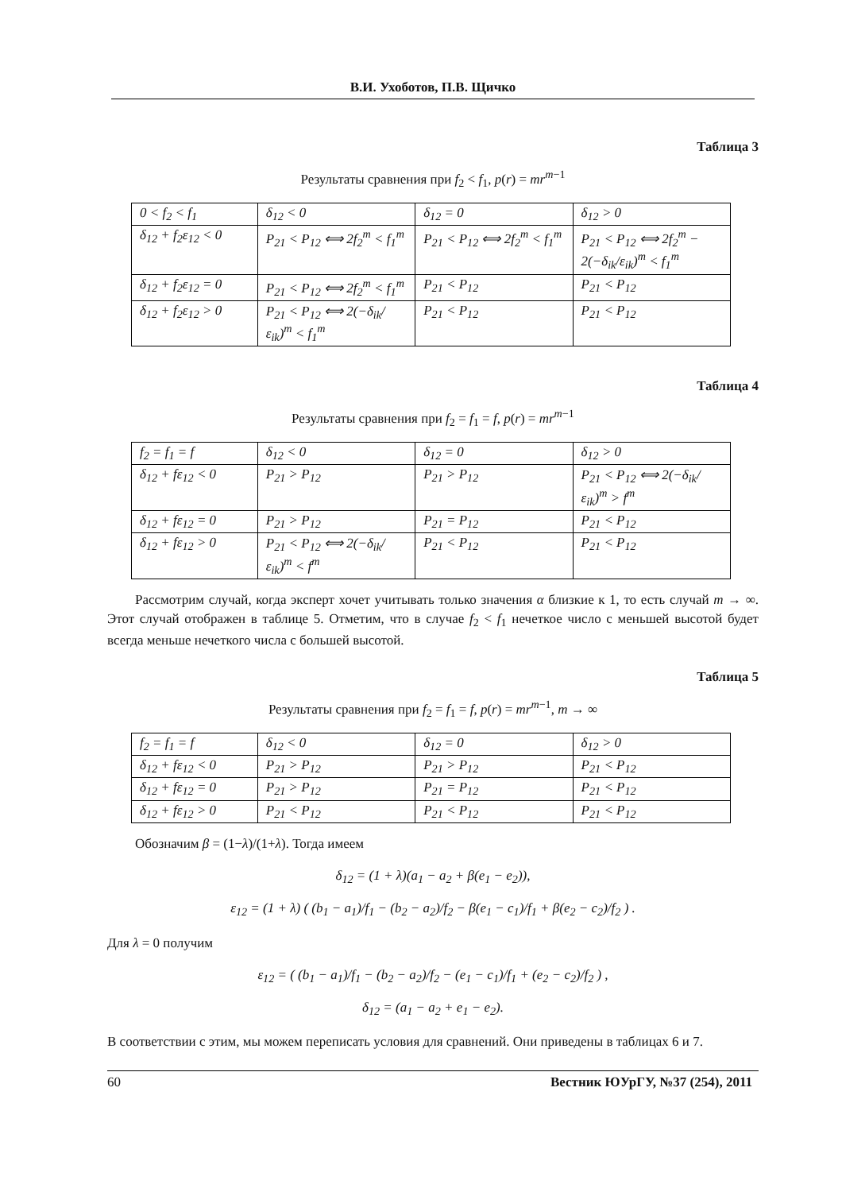В.И. Ухоботов, П.В. Щичко
Таблица 3
Результаты сравнения при f<sub>2</sub> < f<sub>1</sub>, p(r) = mr<sup>m−1</sup>
| 0 < f<sub>2</sub> < f<sub>1</sub> | δ<sub>12</sub> < 0 | δ<sub>12</sub> = 0 | δ<sub>12</sub> > 0 |
| δ<sub>12</sub> + f<sub>2</sub>ε<sub>12</sub> < 0 | P<sub>21</sub> < P<sub>12</sub> ⟺ 2f<sub>2</sub><sup>m</sup> < f<sub>1</sub><sup>m</sup> | P<sub>21</sub> < P<sub>12</sub> ⟺ 2f<sub>2</sub><sup>m</sup> < f<sub>1</sub><sup>m</sup> | P<sub>21</sub> < P<sub>12</sub> ⟺ 2f<sub>2</sub><sup>m</sup> − 2(−δ<sub>ik</sub>/ε<sub>ik</sub>)<sup>m</sup> < f<sub>1</sub><sup>m</sup> |
| δ<sub>12</sub> + f<sub>2</sub>ε<sub>12</sub> = 0 | P<sub>21</sub> < P<sub>12</sub> ⟺ 2f<sub>2</sub><sup>m</sup> < f<sub>1</sub><sup>m</sup> | P<sub>21</sub> < P<sub>12</sub> | P<sub>21</sub> < P<sub>12</sub> |
| δ<sub>12</sub> + f<sub>2</sub>ε<sub>12</sub> > 0 | P<sub>21</sub> < P<sub>12</sub> ⟺ 2(−δ<sub>ik</sub>/ε<sub>ik</sub>)<sup>m</sup> < f<sub>1</sub><sup>m</sup> | P<sub>21</sub> < P<sub>12</sub> | P<sub>21</sub> < P<sub>12</sub> |
Таблица 4
Результаты сравнения при f<sub>2</sub> = f<sub>1</sub> = f, p(r) = mr<sup>m−1</sup>
| f<sub>2</sub> = f<sub>1</sub> = f | δ<sub>12</sub> < 0 | δ<sub>12</sub> = 0 | δ<sub>12</sub> > 0 |
| δ<sub>12</sub> + fε<sub>12</sub> < 0 | P<sub>21</sub> > P<sub>12</sub> | P<sub>21</sub> > P<sub>12</sub> | P<sub>21</sub> < P<sub>12</sub> ⟺ 2(−δ<sub>ik</sub>/ε<sub>ik</sub>)<sup>m</sup> > f<sup>m</sup> |
| δ<sub>12</sub> + fε<sub>12</sub> = 0 | P<sub>21</sub> > P<sub>12</sub> | P<sub>21</sub> = P<sub>12</sub> | P<sub>21</sub> < P<sub>12</sub> |
| δ<sub>12</sub> + fε<sub>12</sub> > 0 | P<sub>21</sub> < P<sub>12</sub> ⟺ 2(−δ<sub>ik</sub>/ε<sub>ik</sub>)<sup>m</sup> < f<sup>m</sup> | P<sub>21</sub> < P<sub>12</sub> | P<sub>21</sub> < P<sub>12</sub> |
Рассмотрим случай, когда эксперт хочет учитывать только значения α близкие к 1, то есть случай m → ∞. Этот случай отображен в таблице 5. Отметим, что в случае f<sub>2</sub> < f<sub>1</sub> нечеткое число с меньшей высотой будет всегда меньше нечеткого числа с большей высотой.
Таблица 5
Результаты сравнения при f<sub>2</sub> = f<sub>1</sub> = f, p(r) = mr<sup>m−1</sup>, m → ∞
| f<sub>2</sub> = f<sub>1</sub> = f | δ<sub>12</sub> < 0 | δ<sub>12</sub> = 0 | δ<sub>12</sub> > 0 |
| δ<sub>12</sub> + fε<sub>12</sub> < 0 | P<sub>21</sub> > P<sub>12</sub> | P<sub>21</sub> > P<sub>12</sub> | P<sub>21</sub> < P<sub>12</sub> |
| δ<sub>12</sub> + fε<sub>12</sub> = 0 | P<sub>21</sub> > P<sub>12</sub> | P<sub>21</sub> = P<sub>12</sub> | P<sub>21</sub> < P<sub>12</sub> |
| δ<sub>12</sub> + fε<sub>12</sub> > 0 | P<sub>21</sub> < P<sub>12</sub> | P<sub>21</sub> < P<sub>12</sub> | P<sub>21</sub> < P<sub>12</sub> |
Обозначим β = (1−λ)/(1+λ). Тогда имеем
δ<sub>12</sub> = (1 + λ)(a<sub>1</sub> − a<sub>2</sub> + β(e<sub>1</sub> − e<sub>2</sub>)),
ε<sub>12</sub> = (1 + λ) ( (b<sub>1</sub> − a<sub>1</sub>)/f<sub>1</sub> − (b<sub>2</sub> − a<sub>2</sub>)/f<sub>2</sub> − β(e<sub>1</sub> − c<sub>1</sub>)/f<sub>1</sub> + β(e<sub>2</sub> − c<sub>2</sub>)/f<sub>2</sub> ) .
Для λ = 0 получим
ε<sub>12</sub> = ( (b<sub>1</sub> − a<sub>1</sub>)/f<sub>1</sub> − (b<sub>2</sub> − a<sub>2</sub>)/f<sub>2</sub> − (e<sub>1</sub> − c<sub>1</sub>)/f<sub>1</sub> + (e<sub>2</sub> − c<sub>2</sub>)/f<sub>2</sub> ) ,
δ<sub>12</sub> = (a<sub>1</sub> − a<sub>2</sub> + e<sub>1</sub> − e<sub>2</sub>).
В соответствии с этим, мы можем переписать условия для сравнений. Они приведены в таблицах 6 и 7.
60 Вестник ЮУрГУ, №37 (254), 2011